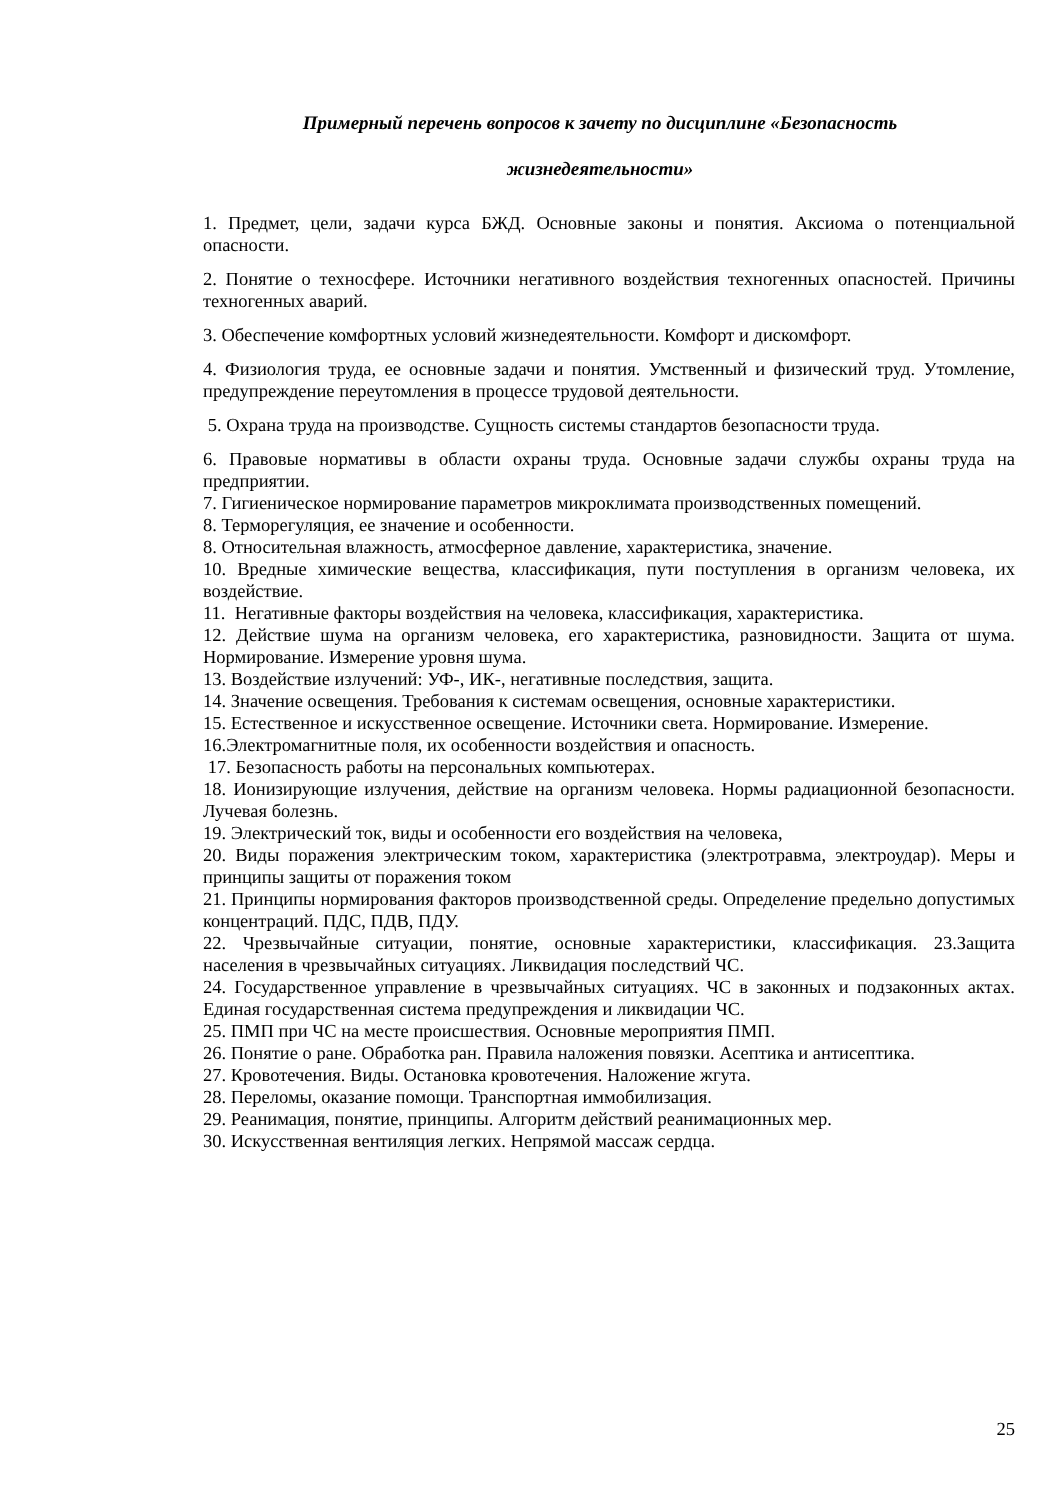Примерный перечень вопросов к зачету по дисциплине «Безопасность
жизнедеятельности»
1. Предмет, цели, задачи курса БЖД. Основные законы и понятия. Аксиома о потенциальной опасности.
2. Понятие о техносфере. Источники негативного воздействия техногенных опасностей. Причины техногенных аварий.
3. Обеспечение комфортных условий жизнедеятельности. Комфорт и дискомфорт.
4. Физиология труда, ее основные задачи и понятия. Умственный и физический труд. Утомление, предупреждение переутомления в процессе трудовой деятельности.
5. Охрана труда на производстве. Сущность системы стандартов безопасности труда.
6. Правовые нормативы в области охраны труда. Основные задачи службы охраны труда на предприятии.
7. Гигиеническое нормирование параметров микроклимата производственных помещений.
8. Терморегуляция, ее значение и особенности.
8. Относительная влажность, атмосферное давление, характеристика, значение.
10. Вредные химические вещества, классификация, пути поступления в организм человека, их воздействие.
11. Негативные факторы воздействия на человека, классификация, характеристика.
12. Действие шума на организм человека, его характеристика, разновидности. Защита от шума. Нормирование. Измерение уровня шума.
13. Воздействие излучений: УФ-, ИК-, негативные последствия, защита.
14. Значение освещения. Требования к системам освещения, основные характеристики.
15. Естественное и искусственное освещение. Источники света. Нормирование. Измерение.
16.Электромагнитные поля, их особенности воздействия и опасность.
17. Безопасность работы на персональных компьютерах.
18. Ионизирующие излучения, действие на организм человека. Нормы радиационной безопасности. Лучевая болезнь.
19. Электрический ток, виды и особенности его воздействия на человека,
20. Виды поражения электрическим током, характеристика (электротравма, электроудар). Меры и принципы защиты от поражения током
21. Принципы нормирования факторов производственной среды. Определение предельно допустимых концентраций. ПДС, ПДВ, ПДУ.
22. Чрезвычайные ситуации, понятие, основные характеристики, классификация. 23.Защита населения в чрезвычайных ситуациях. Ликвидация последствий ЧС.
24. Государственное управление в чрезвычайных ситуациях. ЧС в законных и подзаконных актах. Единая государственная система предупреждения и ликвидации ЧС.
25. ПМП при ЧС на месте происшествия. Основные мероприятия ПМП.
26. Понятие о ране. Обработка ран. Правила наложения повязки. Асептика и антисептика.
27. Кровотечения. Виды. Остановка кровотечения. Наложение жгута.
28. Переломы, оказание помощи. Транспортная иммобилизация.
29. Реанимация, понятие, принципы. Алгоритм действий реанимационных мер.
30. Искусственная вентиляция легких. Непрямой массаж сердца.
25